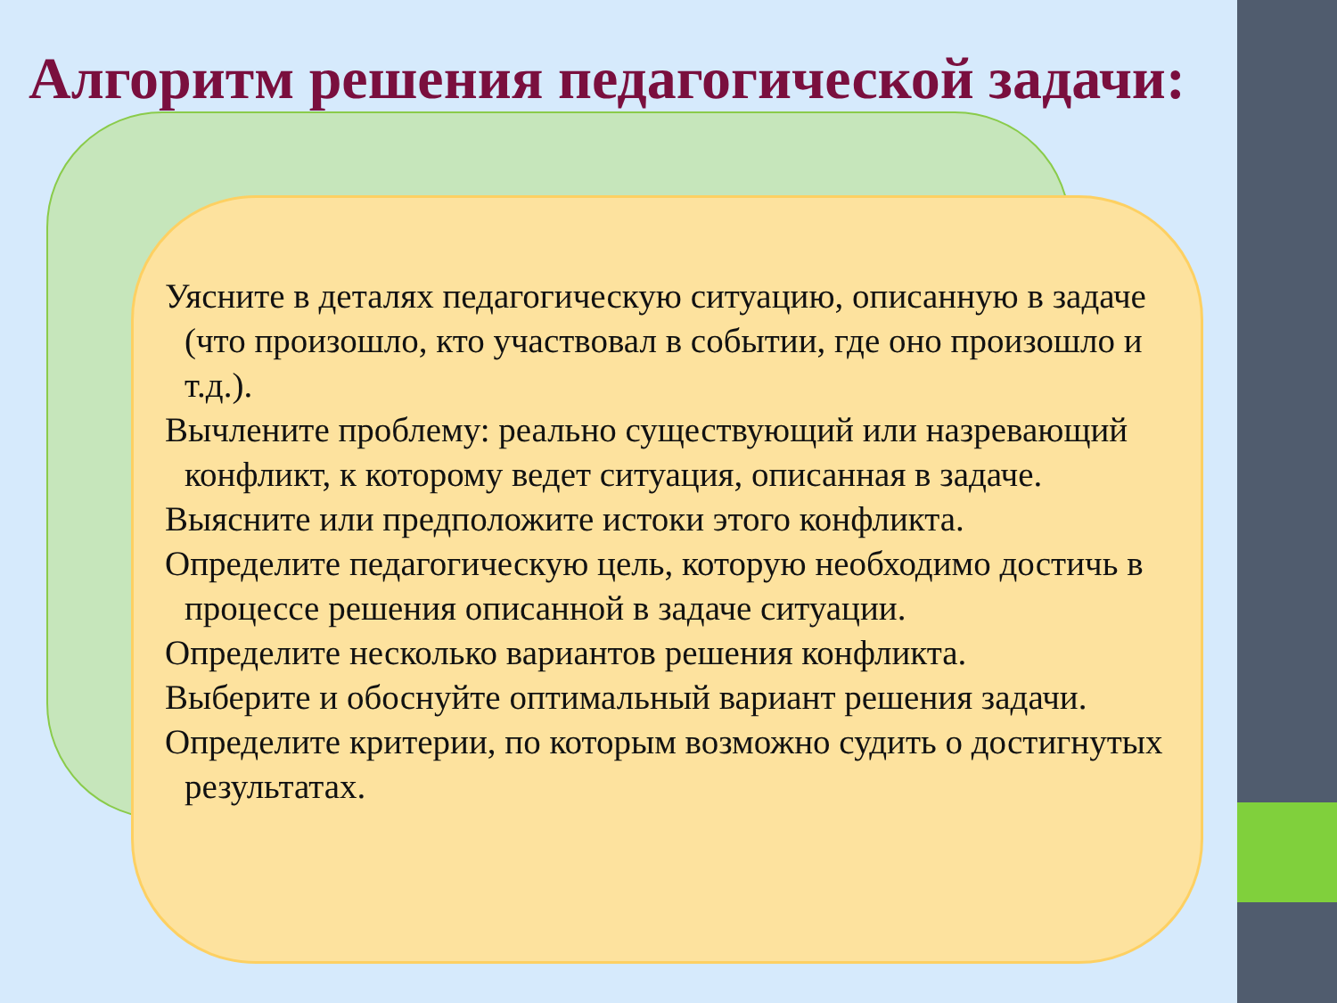Алгоритм решения педагогической задачи:
Уясните в деталях педагогическую ситуацию, описанную в задаче (что произошло, кто участвовал в событии, где оно произошло и т.д.).
Вычлените проблему: реально существующий или назревающий конфликт, к которому ведет ситуация, описанная в задаче.
Выясните или предположите истоки этого конфликта.
Определите педагогическую цель, которую необходимо достичь в процессе решения описанной в задаче ситуации.
Определите несколько вариантов решения конфликта.
Выберите и обоснуйте оптимальный вариант решения задачи.
Определите критерии, по которым возможно судить о достигнутых результатах.